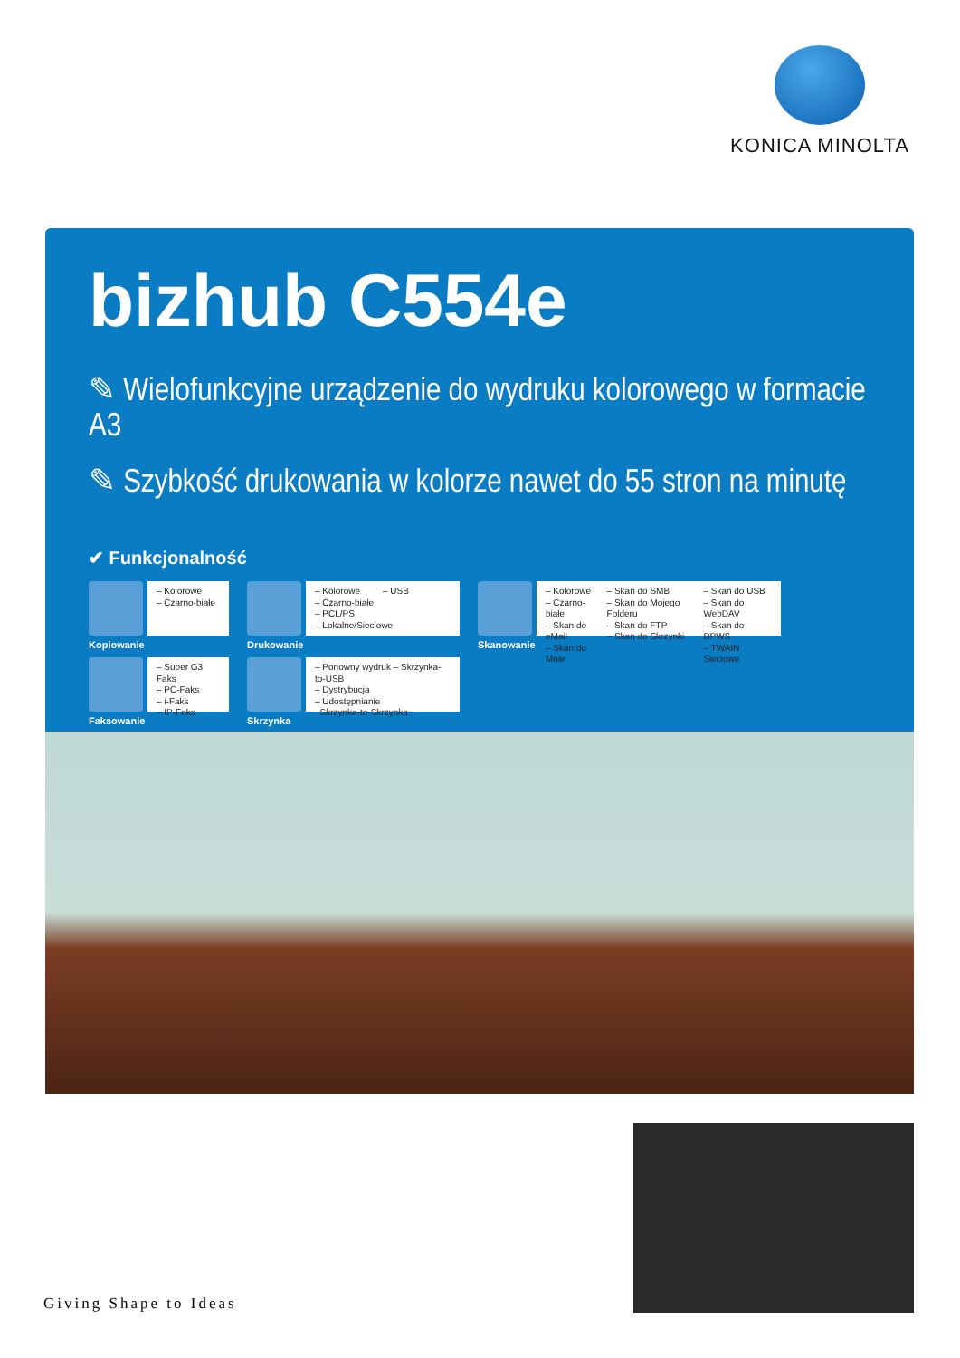KONICA MINOLTA
bizhub C554e
✎ Wielofunkcyjne urządzenie do wydruku kolorowego w formacie A3
✎ Szybkość drukowania w kolorze nawet do 55 stron na minutę
✔ Funkcjonalność
– Kolorowe
– Czarno-białe
Kopiowanie
– Kolorowe – USB
– Czarno-białe
– PCL/PS
– Lokalne/Sieciowe
Drukowanie
– Kolorowe
– Czarno-białe
– Skan do eMail
– Skan do Mnie
– Skan do SMB
– Skan do Mojego Folderu
– Skan do FTP
– Skan do Skrzynki
– Skan do USB
– Skan do WebDAV
– Skan do DPWS
– TWAIN Sieciowe
Skanowanie
– Super G3 Faks
– PC-Faks
– i-Faks
– IP-Faks
Faksowanie
– Ponowny wydruk – Skrzynka-to-USB
– Dystrybucja
– Udostępnianie
Skrzynka-to-Skrzynka
Skrzynka
Giving Shape to Ideas